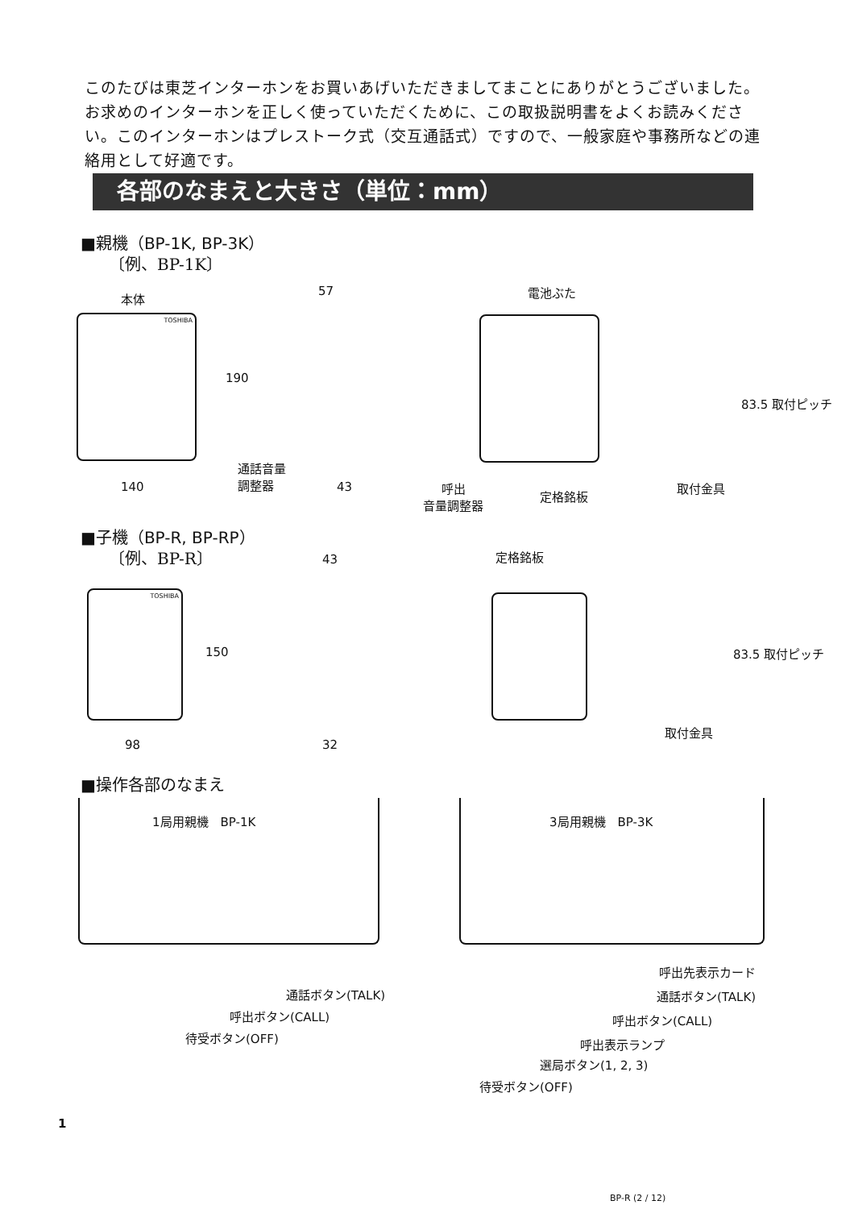このたびは東芝インターホンをお買いあげいただきましてまことにありがとうございました。お求めのインターホンを正しく使っていただくために、この取扱説明書をよくお読みください。このインターホンはプレストーク式（交互通話式）ですので、一般家庭や事務所などの連絡用として好適です。
各部のなまえと大きさ（単位：mm）
■親機（BP-1K, BP-3K）
〔例、BP-1K〕
本体
TOSHIBA
57
190
140
通話音量
調整器
43
電池ぶた
呼出
音量調整器
定格銘板
83.5 取付ピッチ
取付金具
■子機（BP-R, BP-RP）
〔例、BP-R〕 43 定格銘板
TOSHIBA
150 83.5 取付ピッチ
取付金具
98 32
■操作各部のなまえ
1局用親機　BP-1K 3局用親機　BP-3K
通話ボタン(TALK)
呼出ボタン(CALL)
待受ボタン(OFF)
呼出先表示カード
通話ボタン(TALK)
呼出ボタン(CALL)
呼出表示ランプ
選局ボタン(1, 2, 3)
待受ボタン(OFF)
1
BP-R (2 / 12)